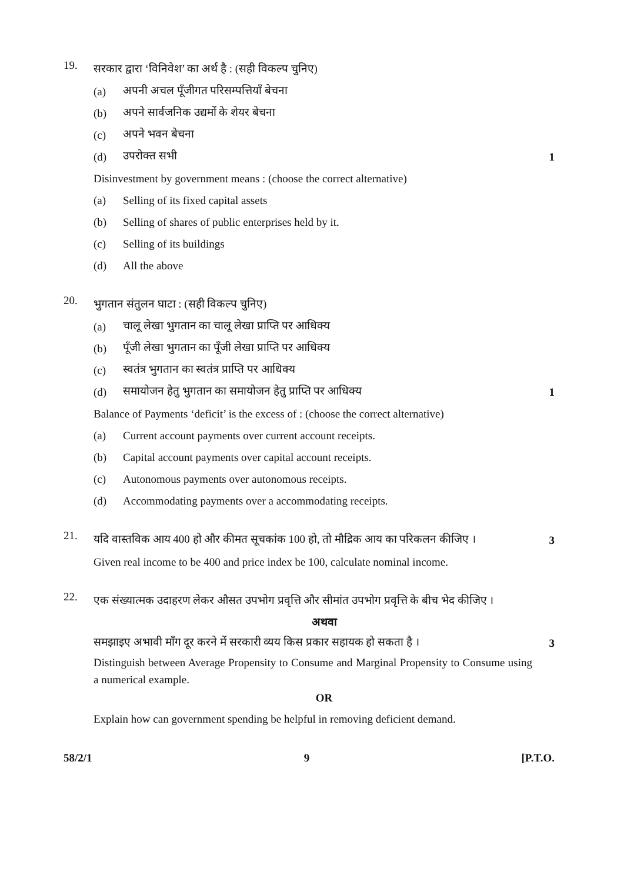19.
सरकार द्वारा ‘विनिवेश’ का अर्थ है : (सही विकल्प चुनिए)
(a)
अपनी अचल पूँजीगत परिसम्पत्तियाँ बेचना
(b)
अपने सार्वजनिक उद्यमों के शेयर बेचना
(c) अपने भवन बेचना
(d) उपरोक्त सभी 1
Disinvestment by government means : (choose the correct alternative)
(a)
Selling of its fixed capital assets
(b)
Selling of shares of public enterprises held by it.
(c) Selling of its buildings
(d) All the above
20.
भुगतान संतुलन घाटा : (सही विकल्प चुनिए)
(a)
चालू लेखा भुगतान का चालू लेखा प्राप्ति पर आधिक्य
(b)
पूँजी लेखा भुगतान का पूँजी लेखा प्राप्ति पर आधिक्य
(c)
स्वतंत्र भुगतान का स्वतंत्र प्राप्ति पर आधिक्य
(d)
समायोजन हेतु भुगतान का समायोजन हेतु प्राप्ति पर आधिक्य
1
Balance of Payments ‘deficit’ is the excess of : (choose the correct alternative)
(a)
Current account payments over current account receipts.
(b)
Capital account payments over capital account receipts.
(c)
Autonomous payments over autonomous receipts.
(d)
Accommodating payments over a accommodating receipts.
21.
यदि वास्तविक आय 400 हो और कीमत सूचकांक 100 हो, तो मौद्रिक आय का परिकलन कीजिए ।
3
Given real income to be 400 and price index be 100, calculate nominal income.
22.
एक संख्यात्मक उदाहरण लेकर औसत उपभोग प्रवृत्ति और सीमांत उपभोग प्रवृत्ति के बीच भेद कीजिए ।
अथवा
समझाइए अभावी माँग दूर करने में सरकारी व्यय किस प्रकार सहायक हो सकता है ।
3
Distinguish between Average Propensity to Consume and Marginal Propensity to Consume using a numerical example.
OR
Explain how can government spending be helpful in removing deficient demand.
58/2/1 9 [P.T.O.